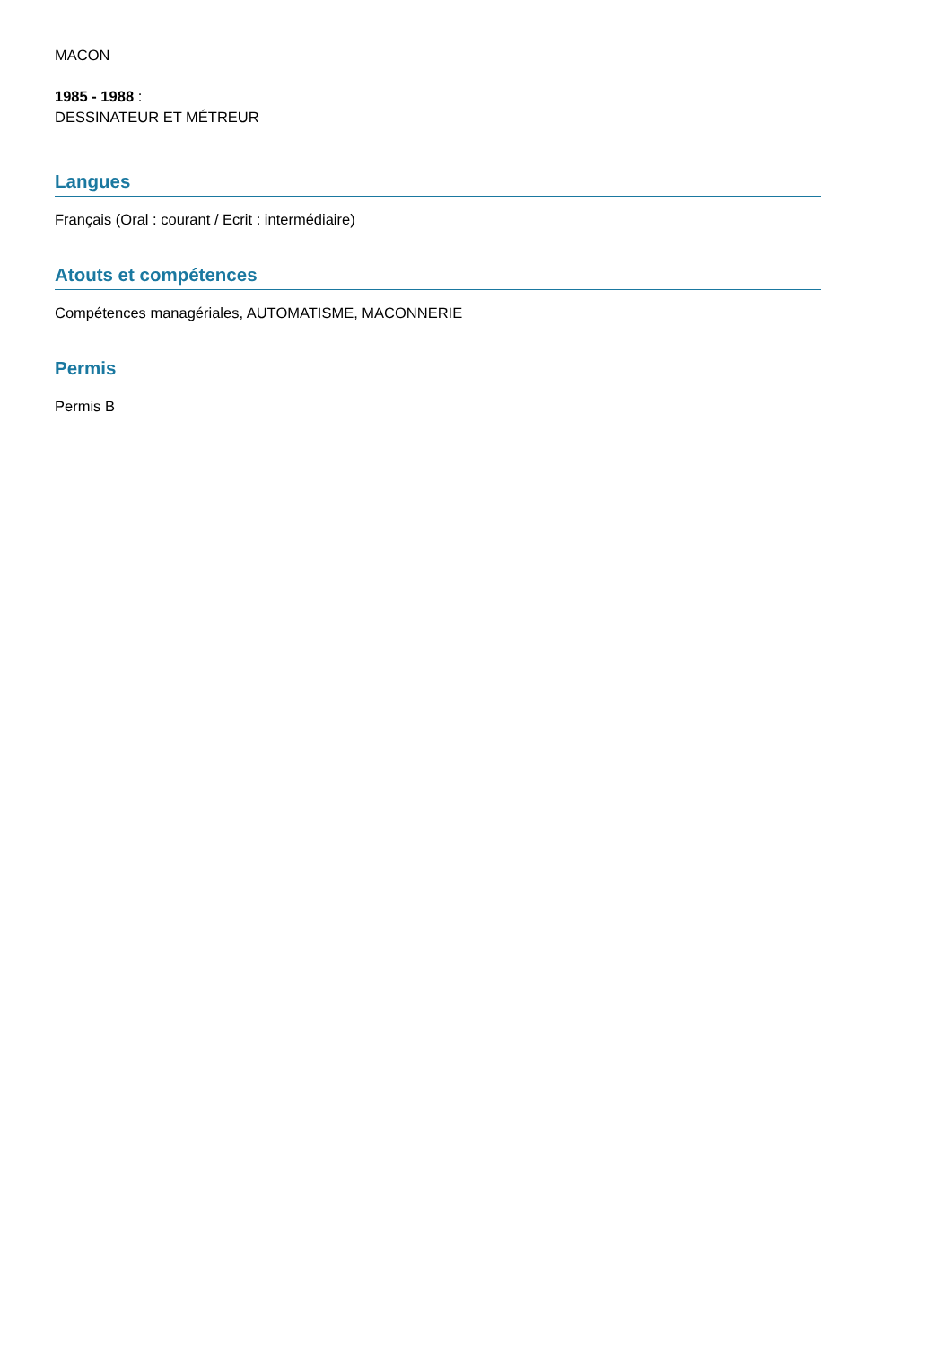MACON
1985 - 1988 :
DESSINATEUR ET MÉTREUR
Langues
Français (Oral : courant / Ecrit : intermédiaire)
Atouts et compétences
Compétences managériales, AUTOMATISME, MACONNERIE
Permis
Permis B